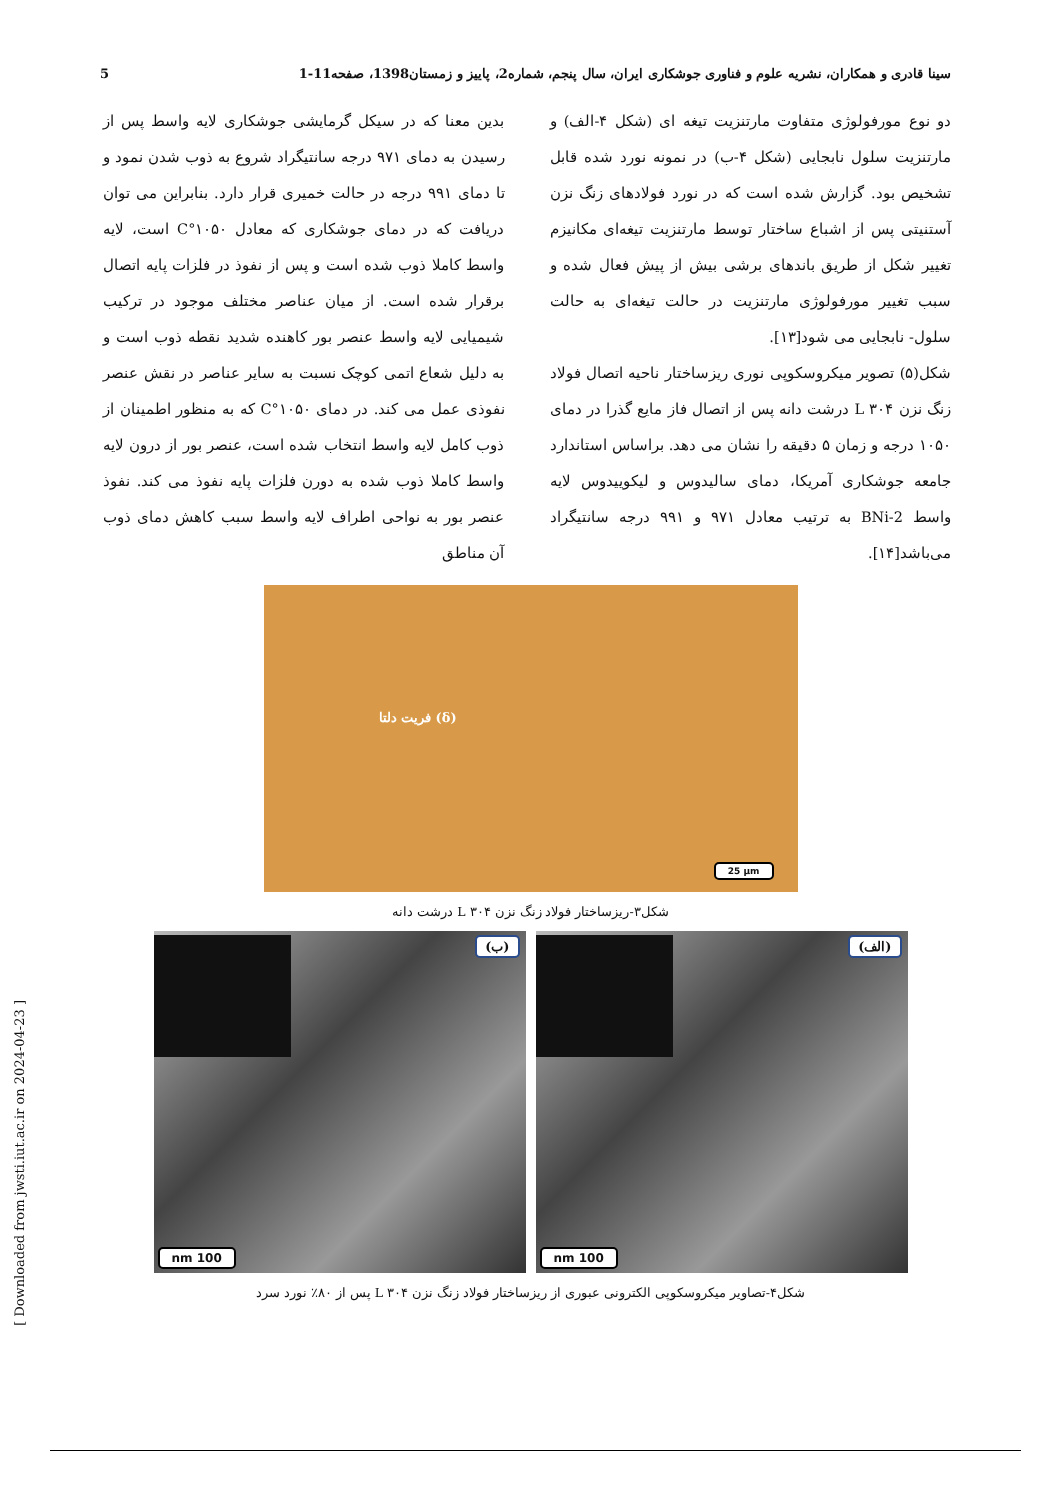سینا قادری و همکاران، نشریه علوم و فناوری جوشکاری ایران، سال پنجم، شماره2، پاییز و زمستان1398، صفحه11-1 5
دو نوع مورفولوژی متفاوت مارتنزیت تیغه ای (شکل ۴-الف) و مارتنزیت سلول نابجایی (شکل ۴-ب) در نمونه نورد شده قابل تشخیص بود. گزارش شده است که در نورد فولادهای زنگ نزن آستنیتی پس از اشباع ساختار توسط مارتنزیت تیغه‌ای مکانیزم تغییر شکل از طریق باندهای برشی بیش از پیش فعال شده و سبب تغییر مورفولوژی مارتنزیت در حالت تیغه‌ای به حالت سلول- نابجایی می شود[۱۳].
شکل(۵) تصویر میکروسکوپی نوری ریزساختار ناحیه اتصال فولاد زنگ نزن ۳۰۴ L درشت دانه پس از اتصال فاز مایع گذرا در دمای ۱۰۵۰ درجه و زمان ۵ دقیقه را نشان می دهد. براساس استاندارد جامعه جوشکاری آمریکا، دمای سالیدوس و لیکوییدوس لایه واسط BNi-2 به ترتیب معادل ۹۷۱ و ۹۹۱ درجه سانتیگراد می‌باشد[۱۴].
بدین معنا که در سیکل گرمایشی جوشکاری لایه واسط پس از رسیدن به دمای ۹۷۱ درجه سانتیگراد شروع به ذوب شدن نمود و تا دمای ۹۹۱ درجه در حالت خمیری قرار دارد. بنابراین می توان دریافت که در دمای جوشکاری که معادل ۱۰۵۰°C است، لایه واسط کاملا ذوب شده است و پس از نفوذ در فلزات پایه اتصال برقرار شده است. از میان عناصر مختلف موجود در ترکیب شیمیایی لایه واسط عنصر بور کاهنده شدید نقطه ذوب است و به دلیل شعاع اتمی کوچک نسبت به سایر عناصر در نقش عنصر نفوذی عمل می کند. در دمای ۱۰۵۰°C که به منظور اطمینان از ذوب کامل لایه واسط انتخاب شده است، عنصر بور از درون لایه واسط کاملا ذوب شده به دورن فلزات پایه نفوذ می کند. نفوذ عنصر بور به نواحی اطراف لایه واسط سبب کاهش دمای ذوب آن مناطق
فریت دلتا (δ)
25 µm
شکل۳-ریزساختار فولاد زنگ نزن ۳۰۴ L درشت دانه
(الف)
100 nm
(ب)
100 nm
شکل۴-تصاویر میکروسکوپی الکترونی عبوری از ریزساختار فولاد زنگ نزن ۳۰۴ L پس از ۸۰٪ نورد سرد
[ Downloaded from jwsti.iut.ac.ir on 2024-04-23 ]